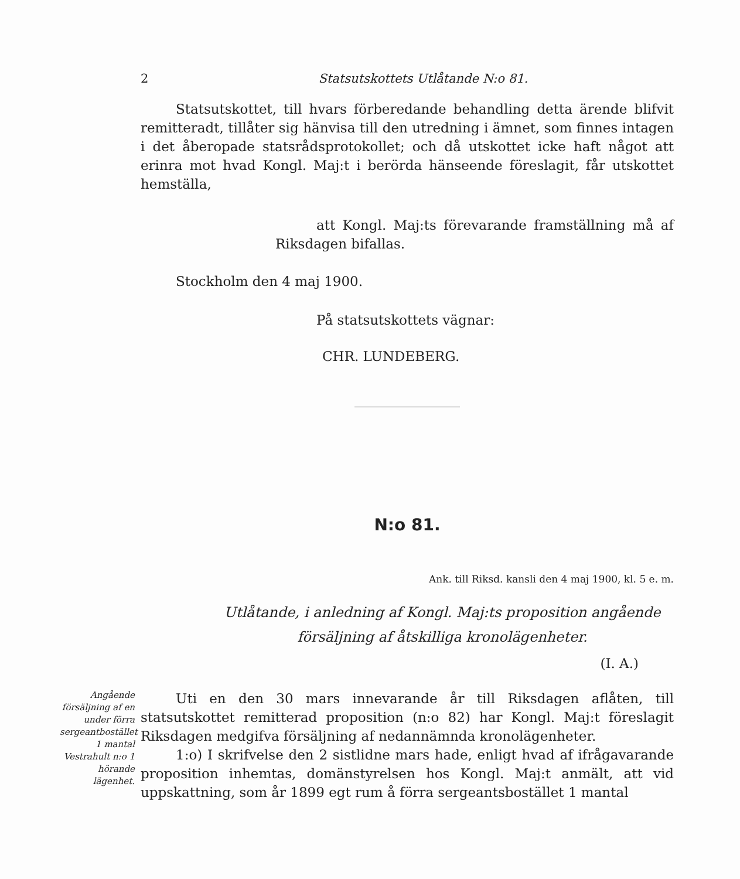2 Statsutskottets Utlåtande N:o 81.
Statsutskottet, till hvars förberedande behandling detta ärende blifvit remitteradt, tillåter sig hänvisa till den utredning i ämnet, som finnes intagen i det åberopade statsrådsprotokollet; och då utskottet icke haft något att erinra mot hvad Kongl. Maj:t i berörda hänseende föreslagit, får utskottet hemställa,
att Kongl. Maj:ts förevarande framställning må af Riksdagen bifallas.
Stockholm den 4 maj 1900.
På statsutskottets vägnar:
CHR. LUNDEBERG.
N:o 81.
Ank. till Riksd. kansli den 4 maj 1900, kl. 5 e. m.
Utlåtande, i anledning af Kongl. Maj:ts proposition angående
försäljning af åtskilliga kronolägenheter.
(I. A.)
Angående försäljning af en under förra sergeantbostället 1 mantal Vestrahult n:o 1 hörande lägenhet.
Uti en den 30 mars innevarande år till Riksdagen aflåten, till statsutskottet remitterad proposition (n:o 82) har Kongl. Maj:t föreslagit Riksdagen medgifva försäljning af nedannämnda kronolägenheter.
1:o) I skrifvelse den 2 sistlidne mars hade, enligt hvad af ifrågavarande proposition inhemtas, domänstyrelsen hos Kongl. Maj:t anmält, att vid uppskattning, som år 1899 egt rum å förra sergeantsbostället 1 mantal